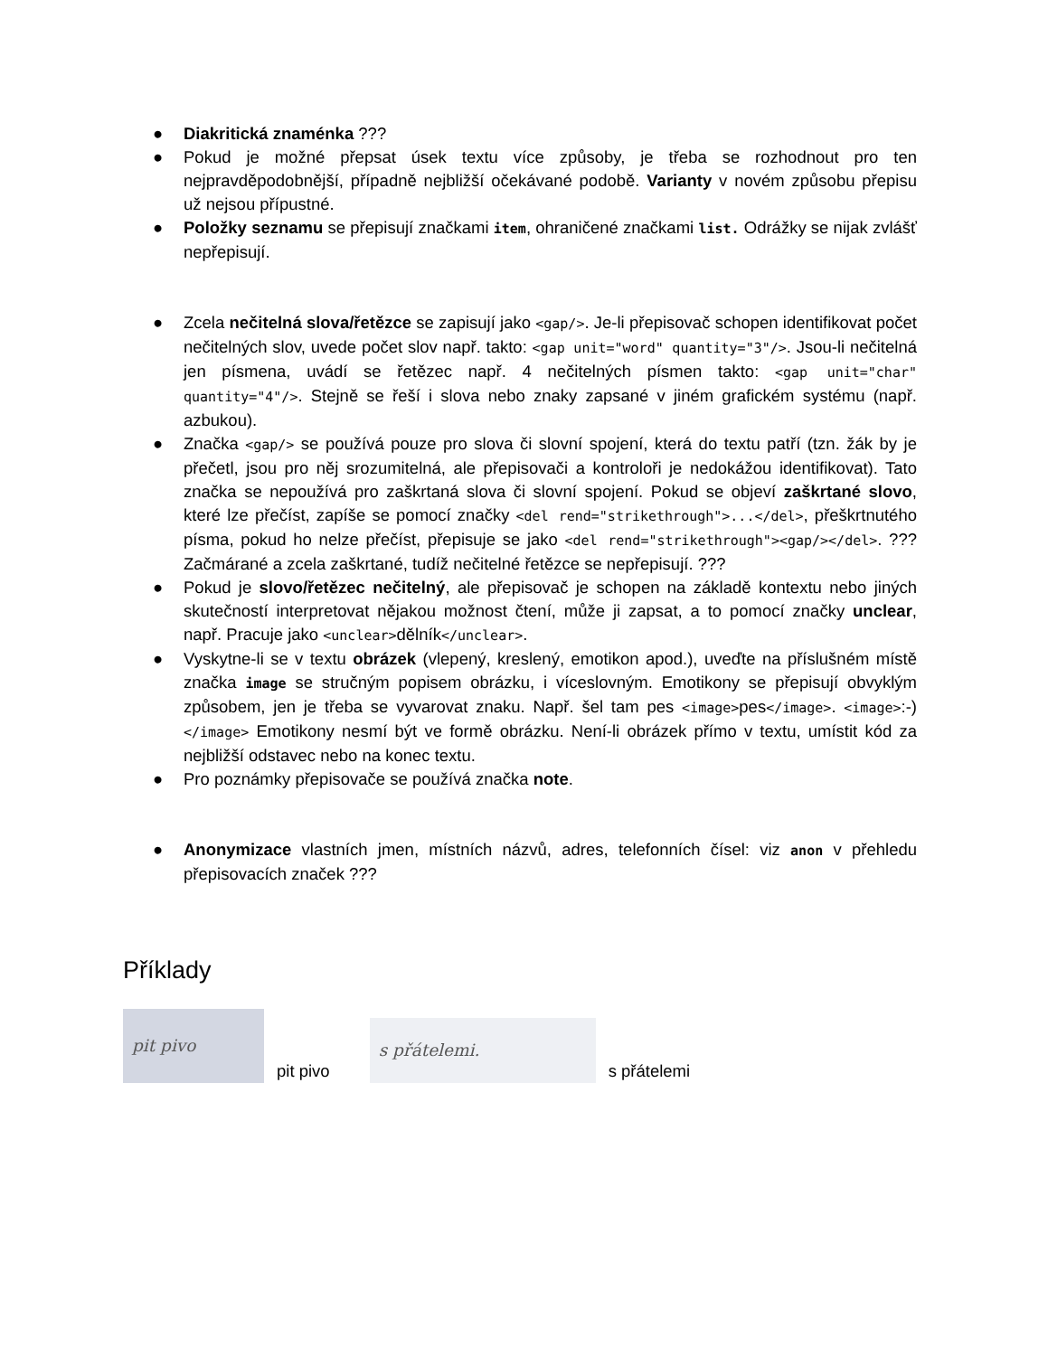● Diakritická znaménka ???
● Pokud je možné přepsat úsek textu více způsoby, je třeba se rozhodnout pro ten nejpravděpodobnější, případně nejbližší očekávané podobě. Varianty v novém způsobu přepisu už nejsou přípustné.
● Položky seznamu se přepisují značkami item, ohraničené značkami list. Odrážky se nijak zvlášť nepřepisují.
● Zcela nečitelná slova/řetězce se zapisují jako <gap/>. Je-li přepisovač schopen identifikovat počet nečitelných slov, uvede počet slov např. takto: <gap unit="word" quantity="3"/>. Jsou-li nečitelná jen písmena, uvádí se řetězec např. 4 nečitelných písmen takto: <gap unit="char" quantity="4"/>. Stejně se řeší i slova nebo znaky zapsané v jiném grafickém systému (např. azbukou).
● Značka <gap/> se používá pouze pro slova či slovní spojení, která do textu patří (tzn. žák by je přečetl, jsou pro něj srozumitelná, ale přepisovači a kontroloři je nedokážou identifikovat). Tato značka se nepoužívá pro zaškrtaná slova či slovní spojení. Pokud se objeví zaškrtané slovo, které lze přečíst, zapíše se pomocí značky <del rend="strikethrough">...</del>, přeškrtnutého písma, pokud ho nelze přečíst, přepisuje se jako <del rend="strikethrough"><gap/></del>. ??? Začmárané a zcela zaškrtané, tudíž nečitelné řetězce se nepřepisují. ???
● Pokud je slovo/řetězec nečitelný, ale přepisovač je schopen na základě kontextu nebo jiných skutečností interpretovat nějakou možnost čtení, může ji zapsat, a to pomocí značky unclear, např. Pracuje jako <unclear>dělník</unclear>.
● Vyskytne-li se v textu obrázek (vlepený, kreslený, emotikon apod.), uveďte na příslušném místě značka image se stručným popisem obrázku, i víceslovným. Emotikony se přepisují obvyklým způsobem, jen je třeba se vyvarovat znaku. Např. šel tam pes <image>pes</image>. <image>:-)</image> Emotikony nesmí být ve formě obrázku. Není-li obrázek přímo v textu, umístit kód za nejbližší odstavec nebo na konec textu.
● Pro poznámky přepisovače se používá značka note.
● Anonymizace vlastních jmen, místních názvů, adres, telefonních čísel: viz anon v přehledu přepisovacích značek ???
Příklady
pit pivo
pit pivo
s přátelemi.
s přátelemi